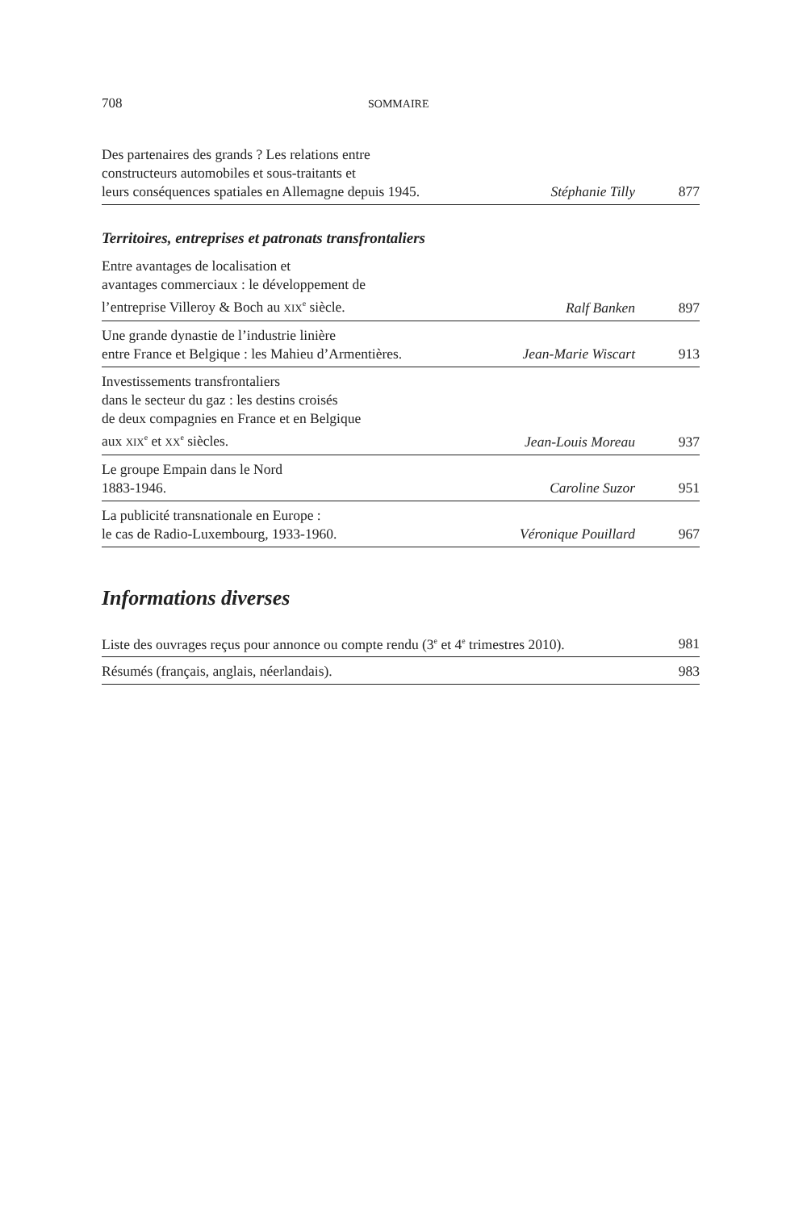708 SOMMAIRE
| Des partenaires des grands ? Les relations entre constructeurs automobiles et sous-traitants et leurs conséquences spatiales en Allemagne depuis 1945. | Stéphanie Tilly | 877 |
Territoires, entreprises et patronats transfrontaliers
| Entre avantages de localisation et avantages commerciaux : le développement de l’entreprise Villeroy & Boch au XIX<sup>e</sup> siècle. | Ralf Banken | 897 |
| Une grande dynastie de l’industrie linière entre France et Belgique : les Mahieu d’Armentières. | Jean-Marie Wiscart | 913 |
| Investissements transfrontaliers dans le secteur du gaz : les destins croisés de deux compagnies en France et en Belgique aux XIX<sup>e</sup> et XX<sup>e</sup> siècles. | Jean-Louis Moreau | 937 |
| Le groupe Empain dans le Nord 1883-1946. | Caroline Suzor | 951 |
| La publicité transnationale en Europe : le cas de Radio-Luxembourg, 1933-1960. | Véronique Pouillard | 967 |
Informations diverses
| Liste des ouvrages reçus pour annonce ou compte rendu (3<sup>e</sup> et 4<sup>e</sup> trimestres 2010). | 981 |
| Résumés (français, anglais, néerlandais). | 983 |